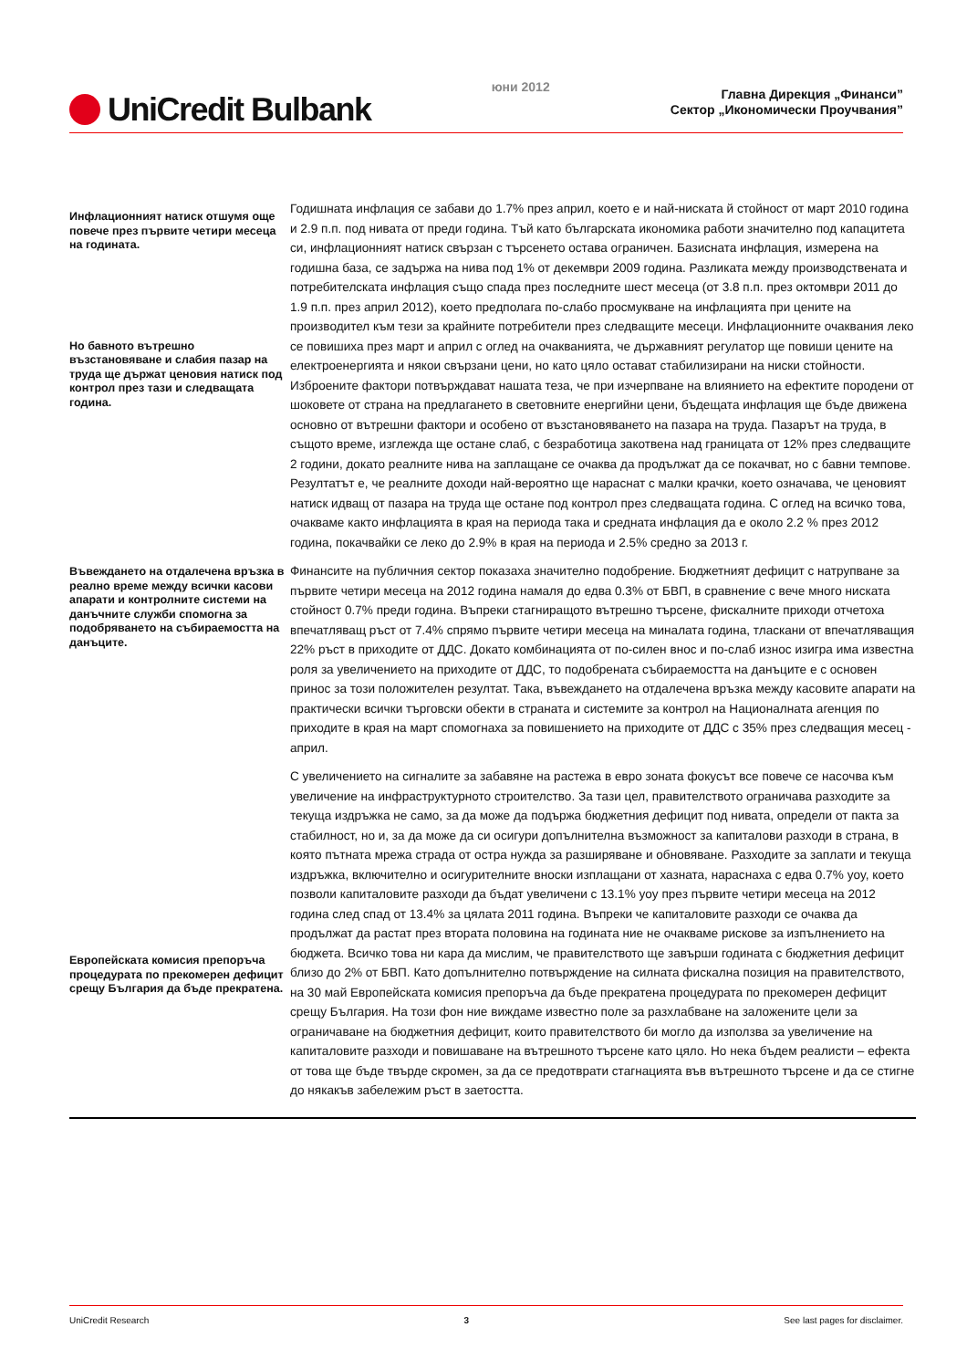UniCredit Bulbank
юни 2012
Главна Дирекция „Финанси”
Сектор „Икономически Проучвания”
Инфлационният натиск отшумя още повече през първите четири месеца на годината.
Но бавното вътрешно възстановяване и слабия пазар на труда ще държат ценовия натиск под контрол през тази и следващата година.
Годишната инфлация се забави до 1.7% през април, което е и най-ниската й стойност от март 2010 година и 2.9 п.п. под нивата от преди година. Тъй като българската икономика работи значително под капацитета си, инфлационният натиск свързан с търсенето остава ограничен. Базисната инфлация, измерена на годишна база, се задържа на нива под 1% от декември 2009 година. Разликата между производствената и потребителската инфлация също спада през последните шест месеца (от 3.8 п.п. през октомври 2011 до 1.9 п.п. през април 2012), което предполага по-слабо просмукване на инфлацията при цените на производител към тези за крайните потребители през следващите месеци. Инфлационните очаквания леко се повишиха през март и април с оглед на очакванията, че държавният регулатор ще повиши цените на електроенергията и някои свързани цени, но като цяло остават стабилизирани на ниски стойности. Изброените фактори потвърждават нашата теза, че при изчерпване на влиянието на ефектите породени от шоковете от страна на предлагането в световните енергийни цени, бъдещата инфлация ще бъде движена основно от вътрешни фактори и особено от възстановяването на пазара на труда. Пазарът на труда, в същото време, изглежда ще остане слаб, с безработица закотвена над границата от 12% през следващите 2 години, докато реалните нива на заплащане се очаква да продължат да се покачват, но с бавни темпове. Резултатът е, че реалните доходи най-вероятно ще нараснат с малки крачки, което означава, че ценовият натиск идващ от пазара на труда ще остане под контрол през следващата година. С оглед на всичко това, очакваме както инфлацията в края на периода така и средната инфлация да е около 2.2 % през 2012 година, покачвайки се леко до 2.9% в края на периода и 2.5% средно за 2013 г.
Въвеждането на отдалечена връзка в реално време между всички касови апарати и контролните системи на данъчните служби спомогна за подобряването на събираемостта на данъците.
Финансите на публичния сектор показаха значително подобрение. Бюджетният дефицит с натрупване за първите четири месеца на 2012 година намаля до едва 0.3% от БВП, в сравнение с вече много ниската стойност 0.7% преди година. Въпреки стагниращото вътрешно търсене, фискалните приходи отчетоха впечатляващ ръст от 7.4% спрямо първите четири месеца на миналата година, тласкани от впечатляващия 22% ръст в приходите от ДДС. Докато комбинацията от по-силен внос и по-слаб износ изигра има известна роля за увеличението на приходите от ДДС, то подобрената събираемостта на данъците е с основен принос за този положителен резултат. Така, въвеждането на отдалечена връзка между касовите апарати на практически всички търговски обекти в страната и системите за контрол на Националната агенция по приходите в края на март спомогнаха за повишението на приходите от ДДС с 35% през следващия месец - април.
Европейската комисия препоръча процедурата по прекомерен дефицит срещу България да бъде прекратена.
С увеличението на сигналите за забавяне на растежа в евро зоната фокусът все повече се насочва към увеличение на инфраструктурното строителство. За тази цел, правителството ограничава разходите за текуща издръжка не само, за да може да подържа бюджетния дефицит под нивата, определи от пакта за стабилност, но и, за да може да си осигури допълнителна възможност за капиталови разходи в страна, в която пътната мрежа страда от остра нужда за разширяване и обновяване. Разходите за заплати и текуща издръжка, включително и осигурителните вноски изплащани от хазната, нараснаха с едва 0.7% yoy, което позволи капиталовите разходи да бъдат увеличени с 13.1% yoy през първите четири месеца на 2012 година след спад от 13.4% за цялата 2011 година. Въпреки че капиталовите разходи се очаква да продължат да растат през втората половина на годината ние не очакваме рискове за изпълнението на бюджета. Всичко това ни кара да мислим, че правителството ще завърши годината с бюджетния дефицит близо до 2% от БВП. Като допълнително потвърждение на силната фискална позиция на правителството, на 30 май Европейската комисия препоръча да бъде прекратена процедурата по прекомерен дефицит срещу България. На този фон ние виждаме известно поле за разхлабване на заложените цели за ограничаване на бюджетния дефицит, които правителството би могло да използва за увеличение на капиталовите разходи и повишаване на вътрешното търсене като цяло. Но нека бъдем реалисти – ефекта от това ще бъде твърде скромен, за да се предотврати стагнацията във вътрешното търсене и да се стигне до някакъв забележим ръст в заетостта.
UniCredit Research 3 See last pages for disclaimer.